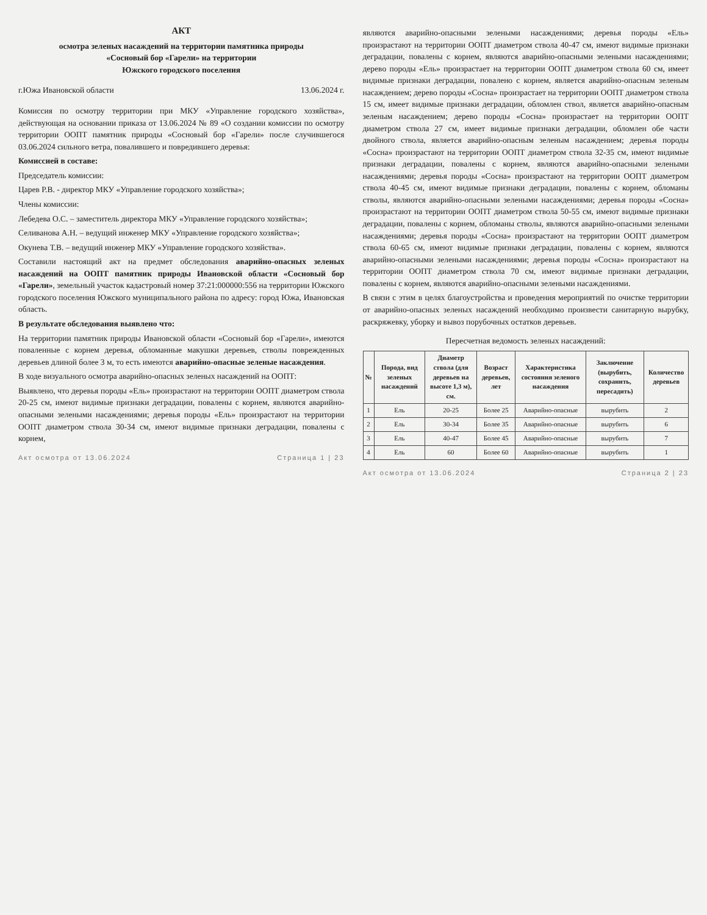АКТ
осмотра зеленых насаждений на территории памятника природы
«Сосновый бор «Гарели» на территории
Южского городского поселения
г.Южа Ивановской области 13.06.2024 г.
Комиссия по осмотру территории при МКУ «Управление городского хозяйства», действующая на основании приказа от 13.06.2024 № 89 «О создании комиссии по осмотру территории ООПТ памятник природы «Сосновый бор «Гарели» после случившегося 03.06.2024 сильного ветра, повалившего и повредившего деревья:
Комиссией в составе:
Председатель комиссии:
Царев Р.В. - директор МКУ «Управление городского хозяйства»;
Члены комиссии:
Лебедева О.С. – заместитель директора МКУ «Управление городского хозяйства»;
Селиванова А.Н. – ведущий инженер МКУ «Управление городского хозяйства»;
Окунева Т.В. – ведущий инженер МКУ «Управление городского хозяйства».
Составили настоящий акт на предмет обследования аварийно-опасных зеленых насаждений на ООПТ памятник природы Ивановской области «Сосновый бор «Гарели», земельный участок кадастровый номер 37:21:000000:556 на территории Южского городского поселения Южского муниципального района по адресу: город Южа, Ивановская область.
В результате обследования выявлено что:
На территории памятник природы Ивановской области «Сосновый бор «Гарели», имеются поваленные с корнем деревья, обломанные макушки деревьев, стволы поврежденных деревьев длиной более 3 м, то есть имеются аварийно-опасные зеленые насаждения.
В ходе визуального осмотра аварийно-опасных зеленых насаждений на ООПТ:
Выявлено, что деревья породы «Ель» произрастают на территории ООПТ диаметром ствола 20-25 см, имеют видимые признаки деградации, повалены с корнем, являются аварийно-опасными зелеными насаждениями; деревья породы «Ель» произрастают на территории ООПТ диаметром ствола 30-34 см, имеют видимые признаки деградации, повалены с корнем,
Акт осмотра от 13.06.2024 Страница 1 | 23
являются аварийно-опасными зелеными насаждениями; деревья породы «Ель» произрастают на территории ООПТ диаметром ствола 40-47 см, имеют видимые признаки деградации, повалены с корнем, являются аварийно-опасными зелеными насаждениями; дерево породы «Ель» произрастает на территории ООПТ диаметром ствола 60 см, имеет видимые признаки деградации, повалено с корнем, является аварийно-опасным зеленым насаждением; дерево породы «Сосна» произрастает на территории ООПТ диаметром ствола 15 см, имеет видимые признаки деградации, обломлен ствол, является аварийно-опасным зеленым насаждением; дерево породы «Сосна» произрастает на территории ООПТ диаметром ствола 27 см, имеет видимые признаки деградации, обломлен обе части двойного ствола, является аварийно-опасным зеленым насаждением; деревья породы «Сосна» произрастают на территории ООПТ диаметром ствола 32-35 см, имеют видимые признаки деградации, повалены с корнем, являются аварийно-опасными зелеными насаждениями; деревья породы «Сосна» произрастают на территории ООПТ диаметром ствола 40-45 см, имеют видимые признаки деградации, повалены с корнем, обломаны стволы, являются аварийно-опасными зелеными насаждениями; деревья породы «Сосна» произрастают на территории ООПТ диаметром ствола 50-55 см, имеют видимые признаки деградации, повалены с корнем, обломаны стволы, являются аварийно-опасными зелеными насаждениями; деревья породы «Сосна» произрастают на территории ООПТ диаметром ствола 60-65 см, имеют видимые признаки деградации, повалены с корнем, являются аварийно-опасными зелеными насаждениями; деревья породы «Сосна» произрастают на территории ООПТ диаметром ствола 70 см, имеют видимые признаки деградации, повалены с корнем, являются аварийно-опасными зелеными насаждениями.
В связи с этим в целях благоустройства и проведения мероприятий по очистке территории от аварийно-опасных зеленых насаждений необходимо произвести санитарную вырубку, раскряжевку, уборку и вывоз порубочных остатков деревьев.
Пересчетная ведомость зеленых насаждений:
| № | Порода, вид зеленых насаждений | Диаметр ствола (для деревьев на высоте 1,3 м), см. | Возраст деревьев, лет | Характеристика состояния зеленого насаждения | Заключение (вырубить, сохранить, пересадить) | Количество деревьев |
| --- | --- | --- | --- | --- | --- | --- |
| 1 | Ель | 20-25 | Более 25 | Аварийно-опасные | вырубить | 2 |
| 2 | Ель | 30-34 | Более 35 | Аварийно-опасные | вырубить | 6 |
| 3 | Ель | 40-47 | Более 45 | Аварийно-опасные | вырубить | 7 |
| 4 | Ель | 60 | Более 60 | Аварийно-опасные | вырубить | 1 |
Акт осмотра от 13.06.2024 Страница 2 | 23